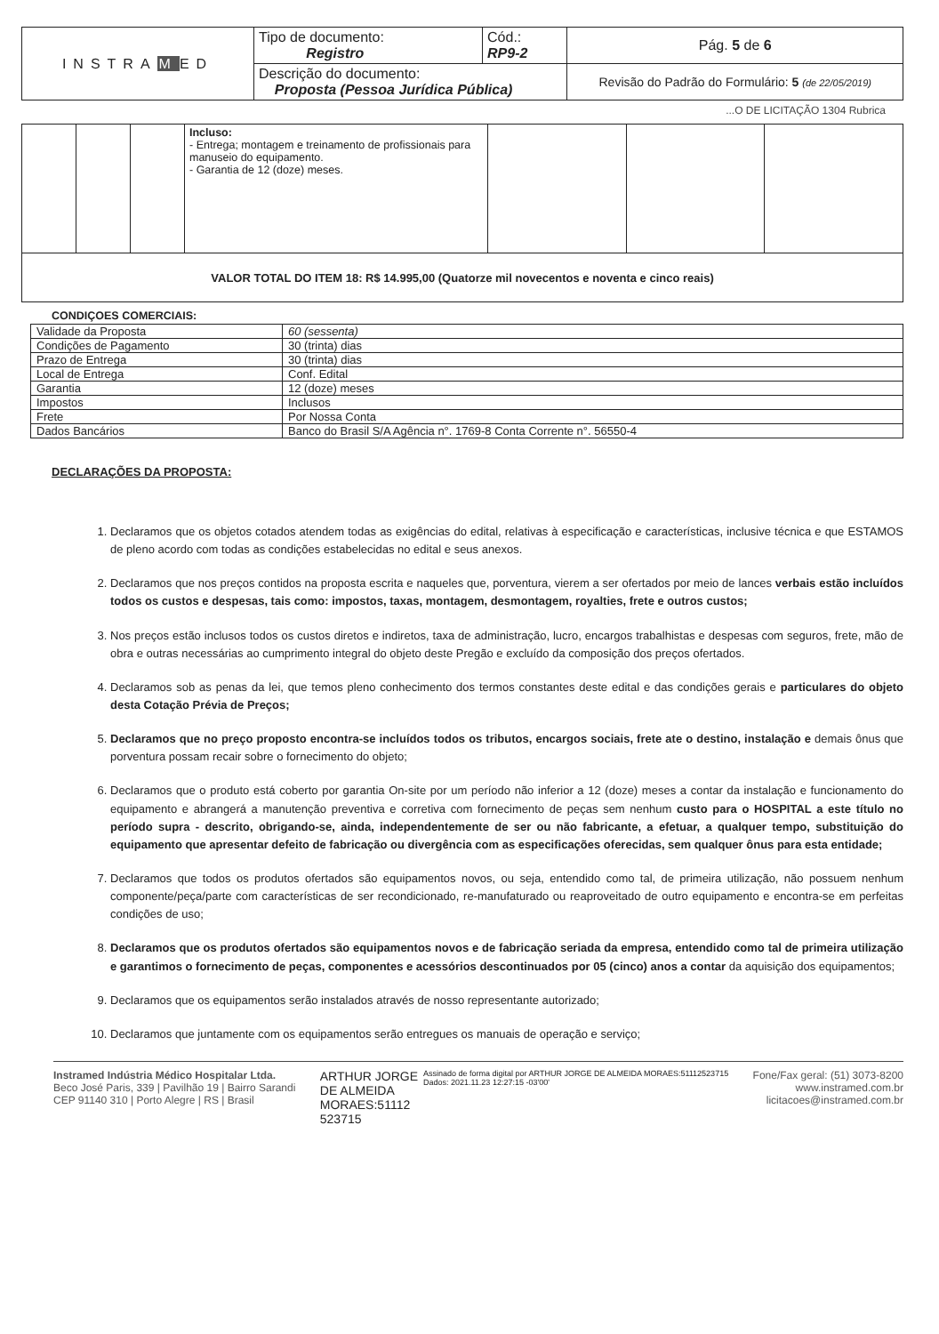| INSTRA M ED | Tipo de documento: Registro | Cód.: RP9-2 | Pág. 5 de 6 |
| | Descrição do documento: Proposta (Pessoa Jurídica Pública) | | Revisão do Padrão do Formulário: 5 (de 22/05/2019) |
...O DE LICITAÇÃO 1304 Rubrica
| | | | Incluso: - Entrega; montagem e treinamento de profissionais para manuseio do equipamento. - Garantia de 12 (doze) meses. | | | |
| VALOR TOTAL DO ITEM 18: R$ 14.995,00 (Quatorze mil novecentos e noventa e cinco reais) | | | | | | |
CONDIÇOES COMERCIAIS:
| Validade da Proposta | 60 (sessenta) |
| Condições de Pagamento | 30 (trinta) dias |
| Prazo de Entrega | 30 (trinta) dias |
| Local de Entrega | Conf. Edital |
| Garantia | 12 (doze) meses |
| Impostos | Inclusos |
| Frete | Por Nossa Conta |
| Dados Bancários | Banco do Brasil S/A Agência n°. 1769-8 Conta Corrente n°. 56550-4 |
DECLARAÇÕES DA PROPOSTA:
1. Declaramos que os objetos cotados atendem todas as exigências do edital, relativas à especificação e características, inclusive técnica e que ESTAMOS de pleno acordo com todas as condições estabelecidas no edital e seus anexos.
2. Declaramos que nos preços contidos na proposta escrita e naqueles que, porventura, vierem a ser ofertados por meio de lances verbais estão incluídos todos os custos e despesas, tais como: impostos, taxas, montagem, desmontagem, royalties, frete e outros custos;
3. Nos preços estão inclusos todos os custos diretos e indiretos, taxa de administração, lucro, encargos trabalhistas e despesas com seguros, frete, mão de obra e outras necessárias ao cumprimento integral do objeto deste Pregão e excluído da composição dos preços ofertados.
4. Declaramos sob as penas da lei, que temos pleno conhecimento dos termos constantes deste edital e das condições gerais e particulares do objeto desta Cotação Prévia de Preços;
5. Declaramos que no preço proposto encontra-se incluídos todos os tributos, encargos sociais, frete ate o destino, instalação e demais ônus que porventura possam recair sobre o fornecimento do objeto;
6. Declaramos que o produto está coberto por garantia On-site por um período não inferior a 12 (doze) meses a contar da instalação e funcionamento do equipamento e abrangerá a manutenção preventiva e corretiva com fornecimento de peças sem nenhum custo para o HOSPITAL a este título no período supra - descrito, obrigando-se, ainda, independentemente de ser ou não fabricante, a efetuar, a qualquer tempo, substituição do equipamento que apresentar defeito de fabricação ou divergência com as especificações oferecidas, sem qualquer ônus para esta entidade;
7. Declaramos que todos os produtos ofertados são equipamentos novos, ou seja, entendido como tal, de primeira utilização, não possuem nenhum componente/peça/parte com características de ser recondicionado, re-manufaturado ou reaproveitado de outro equipamento e encontra-se em perfeitas condições de uso;
8. Declaramos que os produtos ofertados são equipamentos novos e de fabricação seriada da empresa, entendido como tal de primeira utilização e garantimos o fornecimento de peças, componentes e acessórios descontinuados por 05 (cinco) anos a contar da aquisição dos equipamentos;
9. Declaramos que os equipamentos serão instalados através de nosso representante autorizado;
10. Declaramos que juntamente com os equipamentos serão entregues os manuais de operação e serviço;
Instramed Indústria Médico Hospitalar Ltda.
Beco José Paris, 339 | Pavilhão 19 | Bairro Sarandi
CEP 91140 310 | Porto Alegre | RS | Brasil
ARTHUR JORGE
DE ALMEIDA
MORAES:51112
523715
Assinado de forma digital por ARTHUR JORGE DE ALMEIDA MORAES:51112523715
Dados: 2021.11.23 12:27:15 -03'00'
Fone/Fax geral: (51) 3073-8200
www.instramed.com.br
licitacoes@instramed.com.br